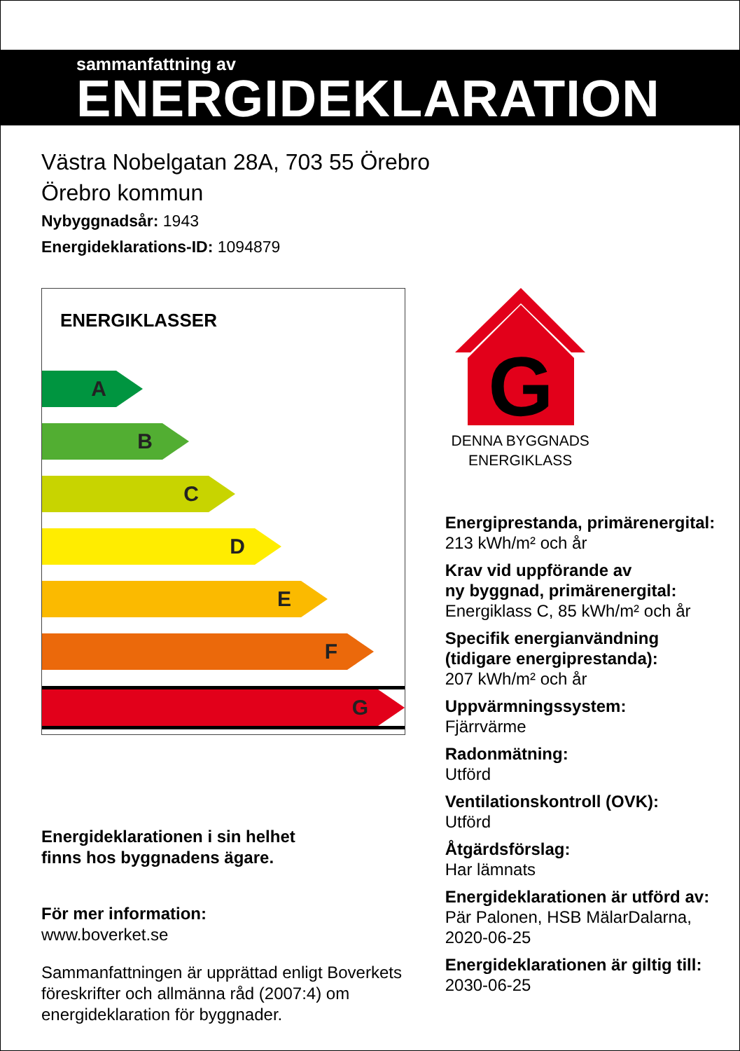sammanfattning av
ENERGIDEKLARATION
Västra Nobelgatan 28A, 703 55 Örebro
Örebro kommun
Nybyggnadsår: 1943
Energideklarations-ID: 1094879
ENERGIKLASSER
A
B
C
D
E
F
G
Energideklarationen i sin helhet
finns hos byggnadens ägare.
För mer information:
www.boverket.se
Sammanfattningen är upprättad enligt Boverkets föreskrifter och allmänna råd (2007:4) om energideklaration för byggnader.
G
DENNA BYGGNADS
ENERGIKLASS
Energiprestanda, primärenergital:
213 kWh/m² och år
Krav vid uppförande av
ny byggnad, primärenergital:
Energiklass C, 85 kWh/m² och år
Specifik energianvändning
(tidigare energiprestanda):
207 kWh/m² och år
Uppvärmningssystem:
Fjärrvärme
Radonmätning:
Utförd
Ventilationskontroll (OVK):
Utförd
Åtgärdsförslag:
Har lämnats
Energideklarationen är utförd av:
Pär Palonen, HSB MälarDalarna,
2020-06-25
Energideklarationen är giltig till:
2030-06-25